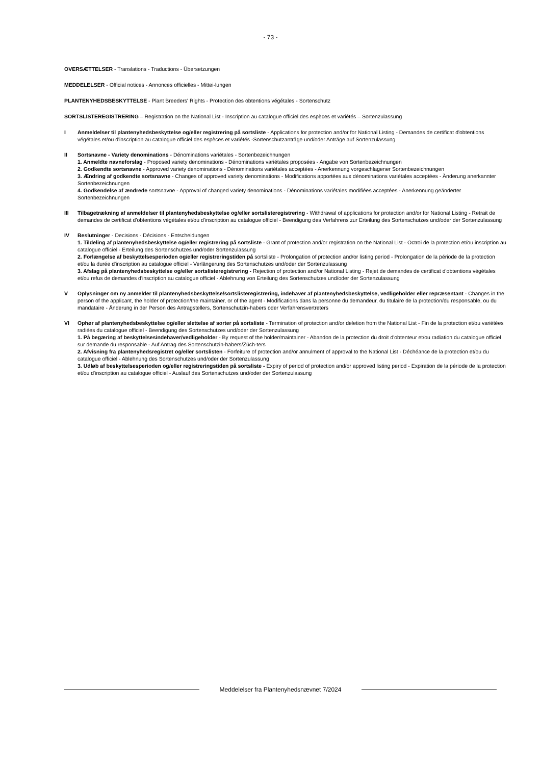- 73 -
OVERSÆTTELSER - Translations - Traductions - Übersetzungen
MEDDELELSER - Official notices - Annonces officielles - Mittei-lungen
PLANTENYHEDSBESKYTTELSE - Plant Breeders' Rights - Protection des obtentions végétales - Sortenschutz
SORTSLISTEREGISTRERING – Registration on the National List - Inscription au catalogue officiel des espèces et variétés – Sortenzulassung
I Anmeldelser til plantenyhedsbeskyttelse og/eller registrering på sortsliste - Applications for protection and/or for National Listing - Demandes de certificat d'obtentions végétales et/ou d'inscription au catalogue officiel des espèces et variétés -Sortenschutzanträge und/oder Anträge auf Sortenzulassung
II Sortsnavne - Variety denominations - Dénominations variétales - Sortenbezeichnungen
1. Anmeldte navneforslag - Proposed variety denominations - Dénominations variétales proposées - Angabe von Sortenbezeichnungen
2. Godkendte sortsnavne - Approved variety denominations - Dénominations variétales acceptées - Anerkennung vorgeschlagener Sortenbezeichnungen
3. Ændring af godkendte sortsnavne - Changes of approved variety denominations - Modifications apportées aux dénominations variétales acceptées - Änderung anerkannter Sortenbezeichnungen
4. Godkendelse af ændrede sortsnavne - Approval of changed variety denominations - Dénominations variétales modifiées acceptées - Anerkennung geänderter Sortenbezeichnungen
III Tilbagetrækning af anmeldelser til plantenyhedsbeskyttelse og/eller sortslisteregistrering - Withdrawal of applications for protection and/or for National Listing - Retrait de demandes de certificat d'obtentions végétales et/ou d'inscription au catalogue officiel - Beendigung des Verfahrens zur Erteilung des Sortenschutzes und/oder der Sortenzulassung
IV Beslutninger - Decisions - Décisions - Entscheidungen
1. Tildeling af plantenyhedsbeskyttelse og/eller registrering på sortsliste - Grant of protection and/or registration on the National List - Octroi de la protection et/ou inscription au catalogue officiel - Erteilung des Sortenschutzes und/oder Sortenzulassung
2. Forlængelse af beskyttelsesperioden og/eller registreringstiden på sortsliste - Prolongation of protection and/or listing period - Prolongation de la période de la protection et/ou la durée d'inscription au catalogue officiel - Verlängerung des Sortenschutzes und/oder der Sortenzulassung
3. Afslag på plantenyhedsbeskyttelse og/eller sortslisteregistrering - Rejection of protection and/or National Listing - Rejet de demandes de certificat d'obtentions végétales et/ou refus de demandes d'inscription au catalogue officiel - Ablehnung von Erteilung des Sortenschutzes und/oder der Sortenzulassung
V Oplysninger om ny anmelder til plantenyhedsbeskyttelse/sortslisteregistrering, indehaver af plantenyhedsbeskyttelse, vedligeholder eller repræsentant - Changes in the person of the applicant, the holder of protection/the maintainer, or of the agent - Modifications dans la personne du demandeur, du titulaire de la protection/du responsable, ou du mandataire - Änderung in der Person des Antragstellers, Sortenschutzin-habers oder Verfahrensvertreters
VI Ophør af plantenyhedsbeskyttelse og/eller slettelse af sorter på sortsliste - Termination of protection and/or deletion from the National List - Fin de la protection et/ou variétées radiées du catalogue officiel - Beendigung des Sortenschutzes und/oder der Sortenzulassung
1. På begæring af beskyttelsesindehaver/vedligeholder - By request of the holder/maintainer - Abandon de la protection du droit d'obtenteur et/ou radiation du catalogue officiel sur demande du responsable - Auf Antrag des Sortenschutzin-habers/Züch-ters
2. Afvisning fra plantenyhedsregistret og/eller sortslisten - Forfeiture of protection and/or annulment of approval to the National List - Déchéance de la protection et/ou du catalogue officiel - Ablehnung des Sortenschutzes und/oder der Sortenzulassung
3. Udløb af beskyttelsesperioden og/eller registreringstiden på sortsliste - Expiry of period of protection and/or approved listing period - Expiration de la période de la protection et/ou d'inscription au catalogue officiel - Auslauf des Sortenschutzes und/oder der Sortenzulassung
Meddelelser fra Plantenyhedsnævnet 7/2024